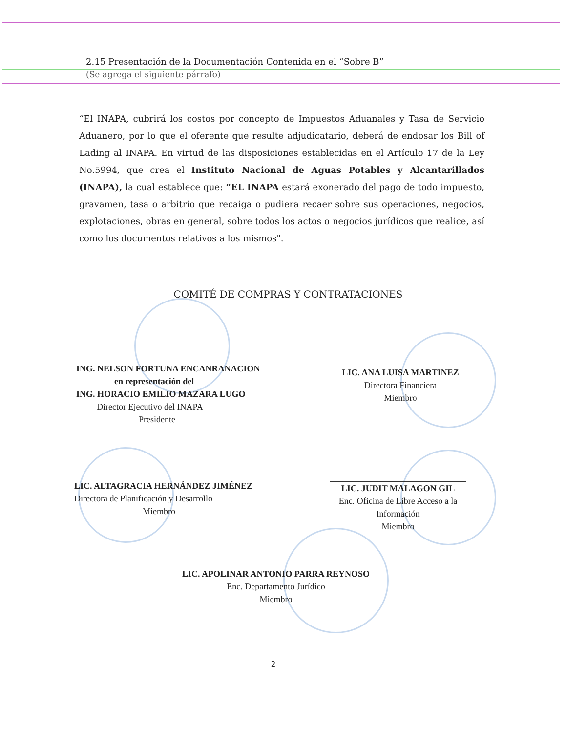2.15 Presentación de la Documentación Contenida en el “Sobre B”
(Se agrega el siguiente párrafo)
“El INAPA, cubrirá los costos por concepto de Impuestos Aduanales y Tasa de Servicio Aduanero, por lo que el oferente que resulte adjudicatario, deberá de endosar los Bill of Lading al INAPA. En virtud de las disposiciones establecidas en el Artículo 17 de la Ley No.5994, que crea el Instituto Nacional de Aguas Potables y Alcantarillados (INAPA), la cual establece que: “EL INAPA estará exonerado del pago de todo impuesto, gravamen, tasa o arbitrio que recaiga o pudiera recaer sobre sus operaciones, negocios, explotaciones, obras en general, sobre todos los actos o negocios jurídicos que realice, así como los documentos relativos a los mismos".
COMITÉ DE COMPRAS Y CONTRATACIONES
ING. NELSON FORTUNA ENCANRANACION
en representación del
ING. HORACIO EMILIO MAZARA LUGO
Director Ejecutivo del INAPA
Presidente
LIC. ANA LUISA MARTINEZ
Directora Financiera
Miembro
LIC. ALTAGRACIA HERNÁNDEZ JIMÉNEZ
Directora de Planificación y Desarrollo
Miembro
LIC. JUDIT MALAGON GIL
Enc. Oficina de Libre Acceso a la Información
Miembro
LIC. APOLINAR ANTONIO PARRA REYNOSO
Enc. Departamento Jurídico
Miembro
2